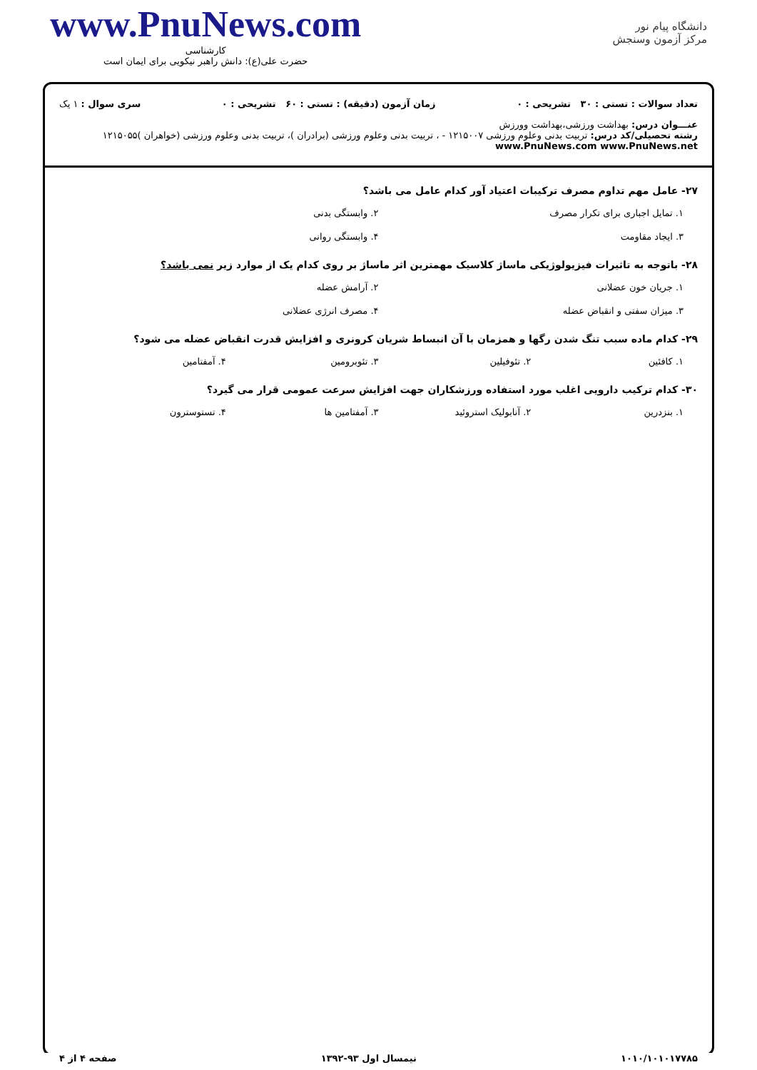دانشگاه پیام نور
مرکز آزمون وسنجش
www.PnuNews.com
کارشناسی
حضرت علی(ع): دانش راهبر نیکویی برای ایمان است
تعداد سوالات : تستی : ۳۰ تشریحی : ۰ زمان آزمون (دقیقه) : تستی : ۶۰ تشریحی : ۰ سری سوال : ۱ یک
عنـــوان درس: بهداشت ورزشی،بهداشت وورزش
رشته تحصیلی/کد درس: تربیت بدنی وعلوم ورزشی ۱۲۱۵۰۰۷ - ، تربیت بدنی وعلوم ورزشی (برادران )، تربیت بدنی وعلوم ورزشی (خواهران )۱۲۱۵۰۵۵ www.PnuNews.com www.PnuNews.net
۲۷- عامل مهم تداوم مصرف ترکیبات اعتیاد آور کدام عامل می باشد؟
۱. تمایل اجباری برای تکرار مصرف ۲. وابستگی بدنی
۳. ایجاد مقاومت ۴. وابستگی روانی
۲۸- باتوجه به تاثیرات فیزیولوژیکی ماساژ کلاسیک مهمترین اثر ماساژ بر روی کدام یک از موارد زیر نمی باشد؟
۱. جریان خون عضلانی ۲. آرامش عضله
۳. میزان سفتی و انقباض عضله ۴. مصرف انرژی عضلانی
۲۹- کدام ماده سبب تنگ شدن رگها و همزمان با آن انبساط شریان کرونری و افزایش قدرت انقباض عضله می شود؟
۱. کافئین ۲. تئوفیلین ۳. تئوبرومین ۴. آمفتامین
۳۰- کدام ترکیب دارویی اغلب مورد استفاده ورزشکاران جهت افزایش سرعت عمومی قرار می گیرد؟
۱. بنزدرین ۲. آنابولیک استروئید ۳. آمفتامین ها ۴. تستوسترون
۱۰۱۰/۱۰۱۰۱۷۷۸۵ نیمسال اول ۹۳-۱۳۹۲ صفحه ۴ از ۴